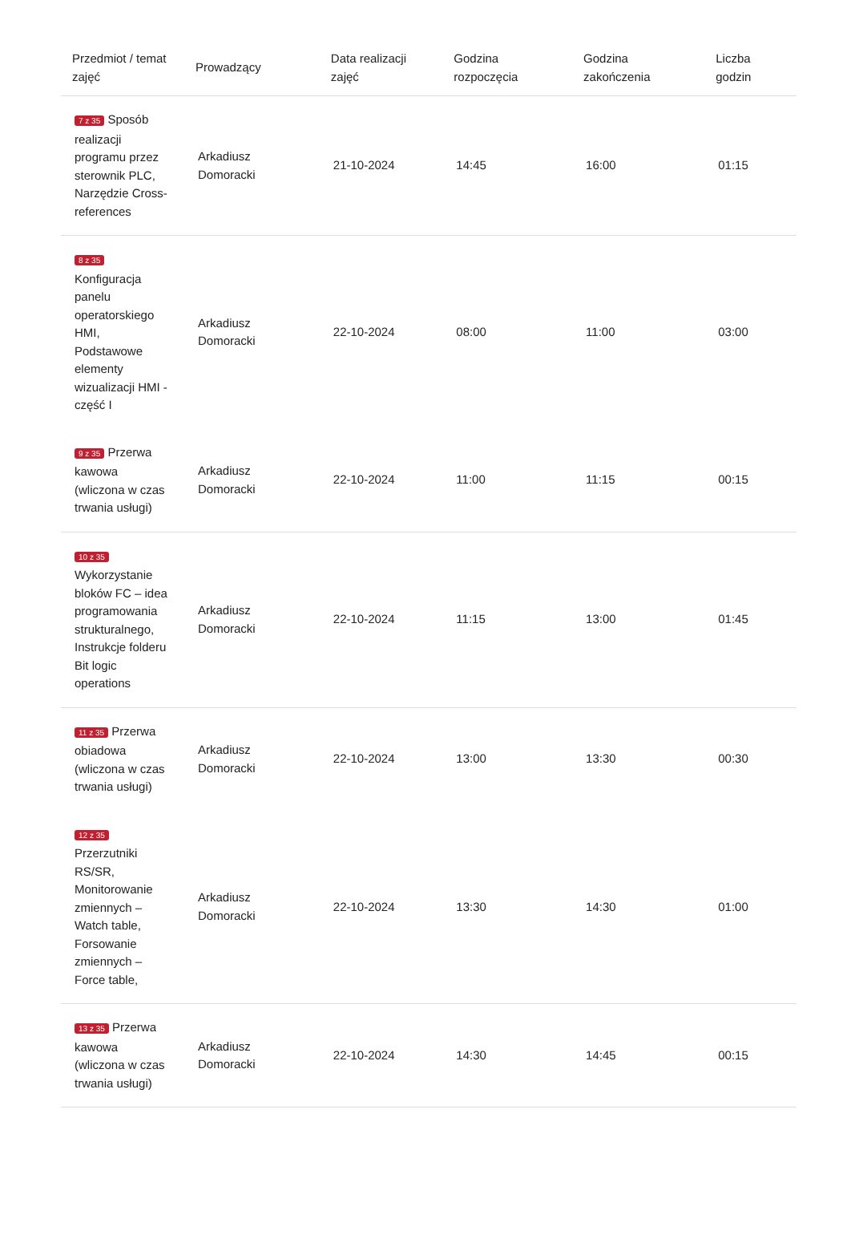| Przedmiot / temat zajęć | Prowadzący | Data realizacji zajęć | Godzina rozpoczęcia | Godzina zakończenia | Liczba godzin |
| --- | --- | --- | --- | --- | --- |
| 7 z 35 Sposób realizacji programu przez sterownik PLC, Narzędzie Cross-references | Arkadiusz Domoracki | 21-10-2024 | 14:45 | 16:00 | 01:15 |
| 8 z 35 Konfiguracja panelu operatorskiego HMI, Podstawowe elementy wizualizacji HMI - część I | Arkadiusz Domoracki | 22-10-2024 | 08:00 | 11:00 | 03:00 |
| 9 z 35 Przerwa kawowa (wliczona w czas trwania usługi) | Arkadiusz Domoracki | 22-10-2024 | 11:00 | 11:15 | 00:15 |
| 10 z 35 Wykorzystanie bloków FC – idea programowania strukturalnego, Instrukcje folderu Bit logic operations | Arkadiusz Domoracki | 22-10-2024 | 11:15 | 13:00 | 01:45 |
| 11 z 35 Przerwa obiadowa (wliczona w czas trwania usługi) | Arkadiusz Domoracki | 22-10-2024 | 13:00 | 13:30 | 00:30 |
| 12 z 35 Przerzutniki RS/SR, Monitorowanie zmiennych – Watch table, Forsowanie zmiennych – Force table, | Arkadiusz Domoracki | 22-10-2024 | 13:30 | 14:30 | 01:00 |
| 13 z 35 Przerwa kawowa (wliczona w czas trwania usługi) | Arkadiusz Domoracki | 22-10-2024 | 14:30 | 14:45 | 00:15 |